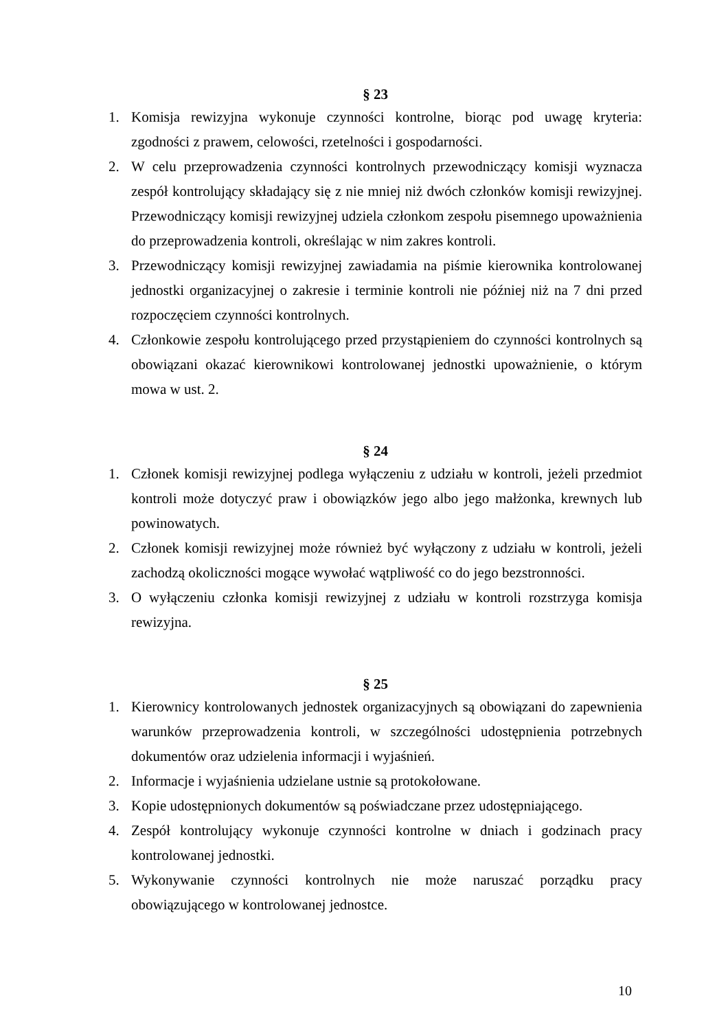§ 23
1. Komisja rewizyjna wykonuje czynności kontrolne, biorąc pod uwagę kryteria: zgodności z prawem, celowości, rzetelności i gospodarności.
2. W celu przeprowadzenia czynności kontrolnych przewodniczący komisji wyznacza zespół kontrolujący składający się z nie mniej niż dwóch członków komisji rewizyjnej. Przewodniczący komisji rewizyjnej udziela członkom zespołu pisemnego upoważnienia do przeprowadzenia kontroli, określając w nim zakres kontroli.
3. Przewodniczący komisji rewizyjnej zawiadamia na piśmie kierownika kontrolowanej jednostki organizacyjnej o zakresie i terminie kontroli nie później niż na 7 dni przed rozpoczęciem czynności kontrolnych.
4. Członkowie zespołu kontrolującego przed przystąpieniem do czynności kontrolnych są obowiązani okazać kierownikowi kontrolowanej jednostki upoważnienie, o którym mowa w ust. 2.
§ 24
1. Członek komisji rewizyjnej podlega wyłączeniu z udziału w kontroli, jeżeli przedmiot kontroli może dotyczyć praw i obowiązków jego albo jego małżonka, krewnych lub powinowatych.
2. Członek komisji rewizyjnej może również być wyłączony z udziału w kontroli, jeżeli zachodzą okoliczności mogące wywołać wątpliwość co do jego bezstronności.
3. O wyłączeniu członka komisji rewizyjnej z udziału w kontroli rozstrzyga komisja rewizyjna.
§ 25
1. Kierownicy kontrolowanych jednostek organizacyjnych są obowiązani do zapewnienia warunków przeprowadzenia kontroli, w szczególności udostępnienia potrzebnych dokumentów oraz udzielenia informacji i wyjaśnień.
2. Informacje i wyjaśnienia udzielane ustnie są protokołowane.
3. Kopie udostępnionych dokumentów są poświadczane przez udostępniającego.
4. Zespół kontrolujący wykonuje czynności kontrolne w dniach i godzinach pracy kontrolowanej jednostki.
5. Wykonywanie czynności kontrolnych nie może naruszać porządku pracy obowiązującego w kontrolowanej jednostce.
10